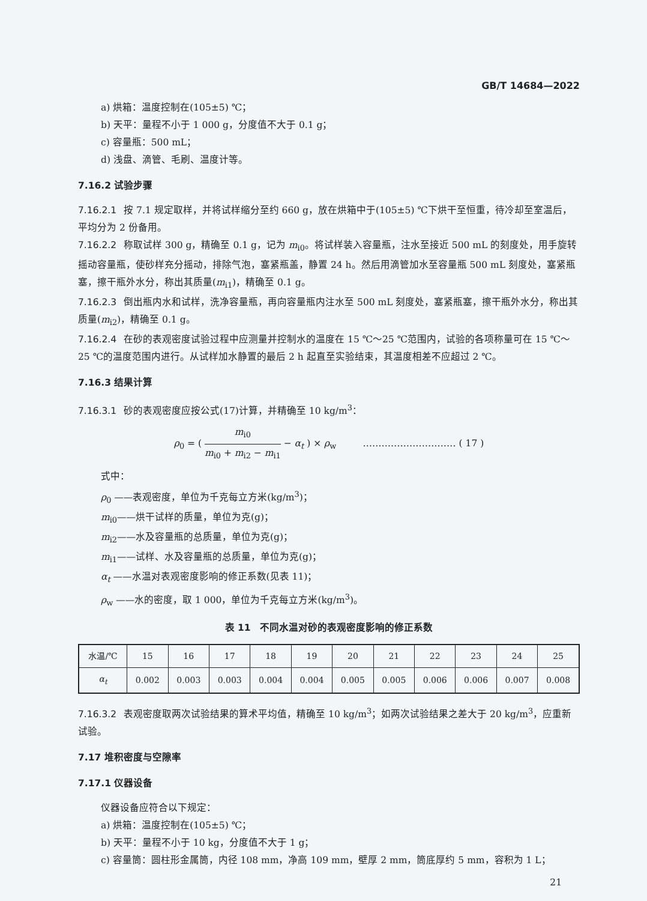GB/T 14684—2022
a) 烘箱：温度控制在(105±5) ℃；
b) 天平：量程不小于 1 000 g，分度值不大于 0.1 g；
c) 容量瓶：500 mL；
d) 浅盘、滴管、毛刷、温度计等。
7.16.2 试验步骤
7.16.2.1 按 7.1 规定取样，并将试样缩分至约 660 g，放在烘箱中于(105±5) ℃下烘干至恒重，待冷却至室温后，平均分为 2 份备用。
7.16.2.2 称取试样 300 g，精确至 0.1 g，记为 m<sub>i0</sub>。将试样装入容量瓶，注水至接近 500 mL 的刻度处，用手旋转摇动容量瓶，使砂样充分摇动，排除气泡，塞紧瓶盖，静置 24 h。然后用滴管加水至容量瓶 500 mL 刻度处，塞紧瓶塞，擦干瓶外水分，称出其质量(m<sub>i1</sub>)，精确至 0.1 g。
7.16.2.3 倒出瓶内水和试样，洗净容量瓶，再向容量瓶内注水至 500 mL 刻度处，塞紧瓶塞，擦干瓶外水分，称出其质量(m<sub>i2</sub>)，精确至 0.1 g。
7.16.2.4 在砂的表观密度试验过程中应测量并控制水的温度在 15 ℃～25 ℃范围内，试验的各项称量可在 15 ℃～25 ℃的温度范围内进行。从试样加水静置的最后 2 h 起直至实验结束，其温度相差不应超过 2 ℃。
7.16.3 结果计算
7.16.3.1 砂的表观密度应按公式(17)计算，并精确至 10 kg/m<sup>3</sup>：
ρ<sub>0</sub> = ( m<sub>i0</sub> m<sub>i0</sub> + m<sub>i2</sub> − m<sub>i1</sub> − α<sub>t</sub> ) × ρ<sub>w</sub> ………………………… ( 17 )
式中：
ρ<sub>0</sub> ——表观密度，单位为千克每立方米(kg/m<sup>3</sup>)；
m<sub>i0</sub>——烘干试样的质量，单位为克(g)；
m<sub>i2</sub>——水及容量瓶的总质量，单位为克(g)；
m<sub>i1</sub>——试样、水及容量瓶的总质量，单位为克(g)；
α<sub>t</sub> ——水温对表观密度影响的修正系数(见表 11)；
ρ<sub>w</sub> ——水的密度，取 1 000，单位为千克每立方米(kg/m<sup>3</sup>)。
表 11　不同水温对砂的表观密度影响的修正系数
| 水温/℃ | 15 | 16 | 17 | 18 | 19 | 20 | 21 | 22 | 23 | 24 | 25 |
| --- | --- | --- | --- | --- | --- | --- | --- | --- | --- | --- | --- |
| α<sub>t</sub> | 0.002 | 0.003 | 0.003 | 0.004 | 0.004 | 0.005 | 0.005 | 0.006 | 0.006 | 0.007 | 0.008 |
7.16.3.2 表观密度取两次试验结果的算术平均值，精确至 10 kg/m<sup>3</sup>；如两次试验结果之差大于 20 kg/m<sup>3</sup>，应重新试验。
7.17 堆积密度与空隙率
7.17.1 仪器设备
仪器设备应符合以下规定：
a) 烘箱：温度控制在(105±5) ℃；
b) 天平：量程不小于 10 kg，分度值不大于 1 g；
c) 容量筒：圆柱形金属筒，内径 108 mm，净高 109 mm，壁厚 2 mm，筒底厚约 5 mm，容积为 1 L；
21